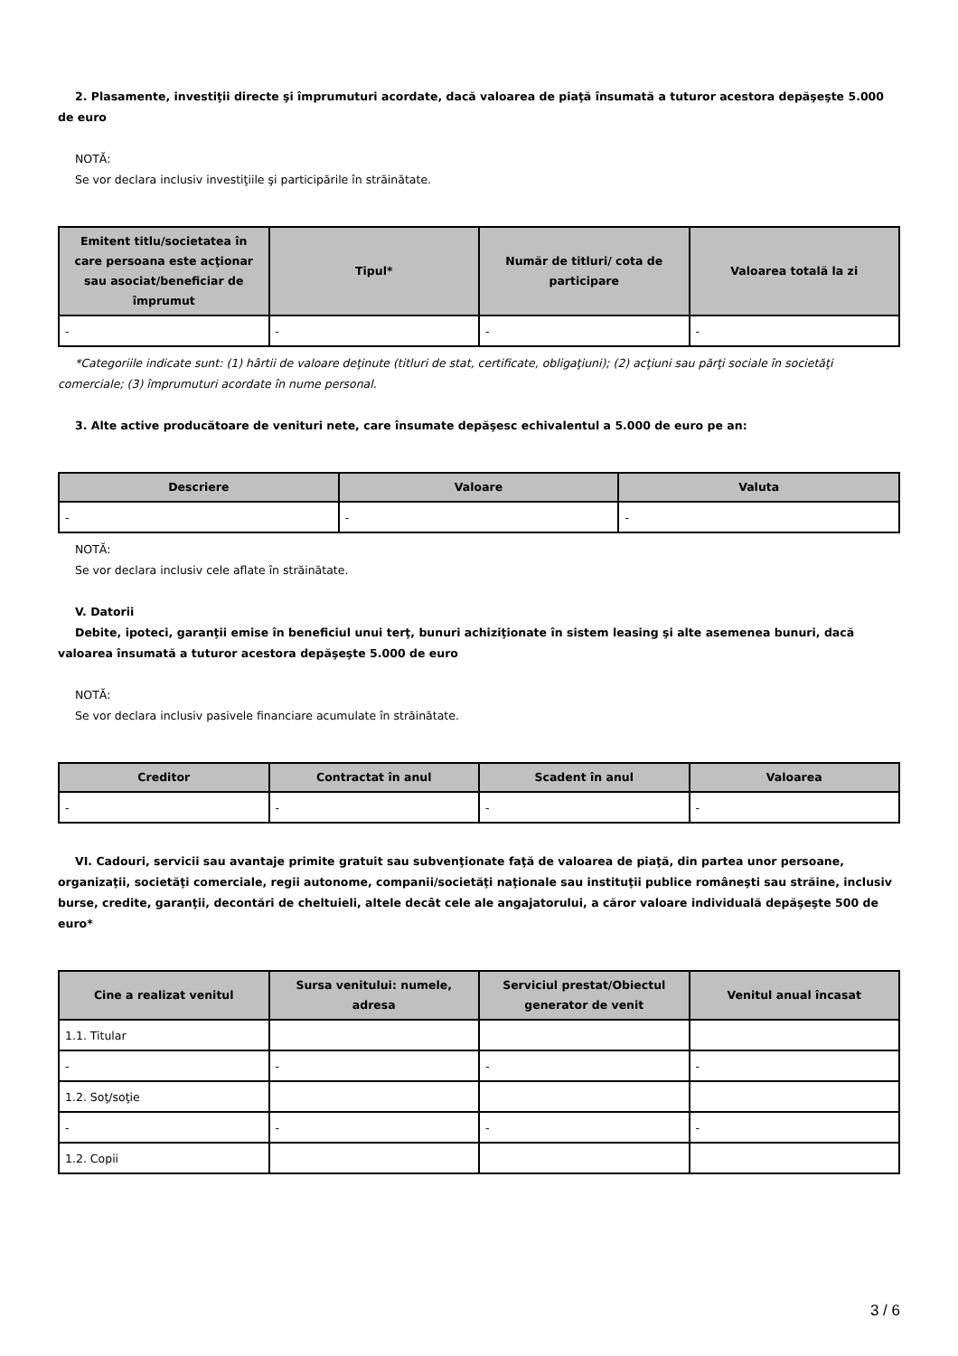2. Plasamente, investiţii directe şi împrumuturi acordate, dacă valoarea de piaţă însumată a tuturor acestora depăşeşte 5.000 de euro
NOTĂ:
Se vor declara inclusiv investiţiile şi participările în străinătate.
| Emitent titlu/societatea în care persoana este acţionar sau asociat/beneficiar de împrumut | Tipul* | Număr de titluri/ cota de participare | Valoarea totală la zi |
| --- | --- | --- | --- |
| - | - | - | - |
*Categoriile indicate sunt: (1) hârtii de valoare deţinute (titluri de stat, certificate, obligaţiuni); (2) acţiuni sau părţi sociale în societăţi comerciale; (3) împrumuturi acordate în nume personal.
3. Alte active producătoare de venituri nete, care însumate depăşesc echivalentul a 5.000 de euro pe an:
| Descriere | Valoare | Valuta |
| --- | --- | --- |
| - | - | - |
NOTĂ:
Se vor declara inclusiv cele aflate în străinătate.
V. Datorii
Debite, ipoteci, garanţii emise în beneficiul unui terţ, bunuri achiziţionate în sistem leasing şi alte asemenea bunuri, dacă valoarea însumată a tuturor acestora depăşeşte 5.000 de euro
NOTĂ:
Se vor declara inclusiv pasivele financiare acumulate în străinătate.
| Creditor | Contractat în anul | Scadent în anul | Valoarea |
| --- | --- | --- | --- |
| - | - | - | - |
VI. Cadouri, servicii sau avantaje primite gratuit sau subvenţionate faţă de valoarea de piaţă, din partea unor persoane, organizaţii, societăţi comerciale, regii autonome, companii/societăţi naţionale sau instituţii publice româneşti sau străine, inclusiv burse, credite, garanţii, decontări de cheltuieli, altele decât cele ale angajatorului, a căror valoare individuală depăşeşte 500 de euro*
| Cine a realizat venitul | Sursa venitului: numele, adresa | Serviciul prestat/Obiectul generator de venit | Venitul anual încasat |
| --- | --- | --- | --- |
| 1.1. Titular | | | |
| - | - | - | - |
| 1.2. Soţ/soţie | | | |
| - | - | - | - |
| 1.2. Copii | | | |
3 / 6